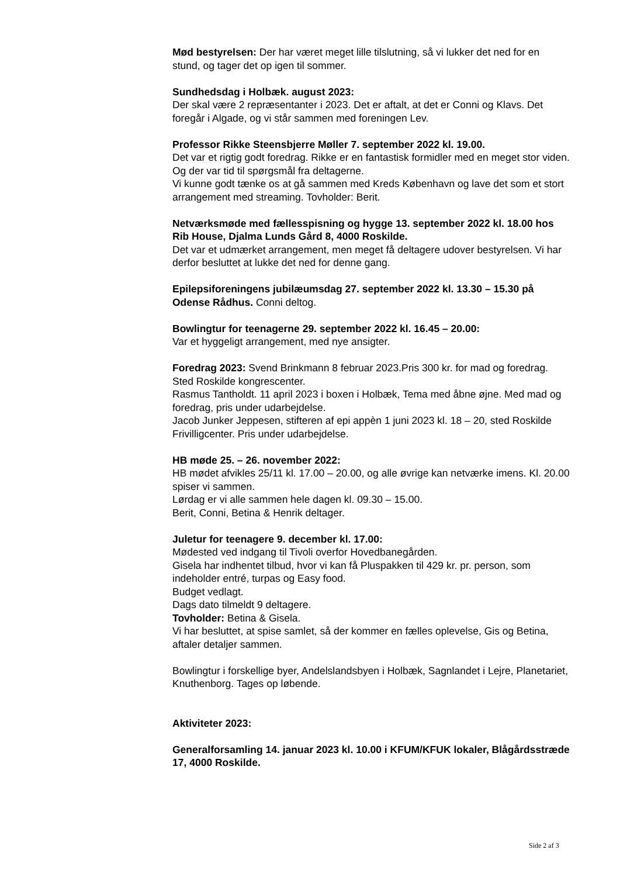Mød bestyrelsen: Der har været meget lille tilslutning, så vi lukker det ned for en stund, og tager det op igen til sommer.
Sundhedsdag i Holbæk. august 2023:
Der skal være 2 repræsentanter i 2023. Det er aftalt, at det er Conni og Klavs. Det foregår i Algade, og vi står sammen med foreningen Lev.
Professor Rikke Steensbjerre Møller 7. september 2022 kl. 19.00.
Det var et rigtig godt foredrag. Rikke er en fantastisk formidler med en meget stor viden. Og der var tid til spørgsmål fra deltagerne.
Vi kunne godt tænke os at gå sammen med Kreds København og lave det som et stort arrangement med streaming. Tovholder: Berit.
Netværksmøde med fællesspisning og hygge 13. september 2022 kl. 18.00 hos Rib House, Djalma Lunds Gård 8, 4000 Roskilde.
Det var et udmærket arrangement, men meget få deltagere udover bestyrelsen. Vi har derfor besluttet at lukke det ned for denne gang.
Epilepsiforeningens jubilæumsdag 27. september 2022 kl. 13.30 – 15.30 på Odense Rådhus. Conni deltog.
Bowlingtur for teenagerne 29. september 2022 kl. 16.45 – 20.00:
Var et hyggeligt arrangement, med nye ansigter.
Foredrag 2023: Svend Brinkmann 8 februar 2023.Pris 300 kr. for mad og foredrag. Sted Roskilde kongrescenter.
Rasmus Tantholdt. 11 april 2023 i boxen i Holbæk, Tema med åbne øjne. Med mad og foredrag, pris under udarbejdelse.
Jacob Junker Jeppesen, stifteren af epi appèn 1 juni 2023 kl. 18 – 20, sted Roskilde Frivilligcenter. Pris under udarbejdelse.
HB møde 25. – 26. november 2022:
HB mødet afvikles 25/11 kl. 17.00 – 20.00, og alle øvrige kan netværke imens. Kl. 20.00 spiser vi sammen.
Lørdag er vi alle sammen hele dagen kl. 09.30 – 15.00.
Berit, Conni, Betina & Henrik deltager.
Juletur for teenagere 9. december kl. 17.00:
Mødested ved indgang til Tivoli overfor Hovedbanegården.
Gisela har indhentet tilbud, hvor vi kan få Pluspakken til 429 kr. pr. person, som indeholder entré, turpas og Easy food.
Budget vedlagt.
Dags dato tilmeldt 9 deltagere.
Tovholder: Betina & Gisela.
Vi har besluttet, at spise samlet, så der kommer en fælles oplevelse, Gis og Betina, aftaler detaljer sammen.
Bowlingtur i forskellige byer, Andelslandsbyen i Holbæk, Sagnlandet i Lejre, Planetariet, Knuthenborg. Tages op løbende.
Aktiviteter 2023:
Generalforsamling 14. januar 2023 kl. 10.00 i KFUM/KFUK lokaler, Blågårdsstræde 17, 4000 Roskilde.
Side 2 af 3